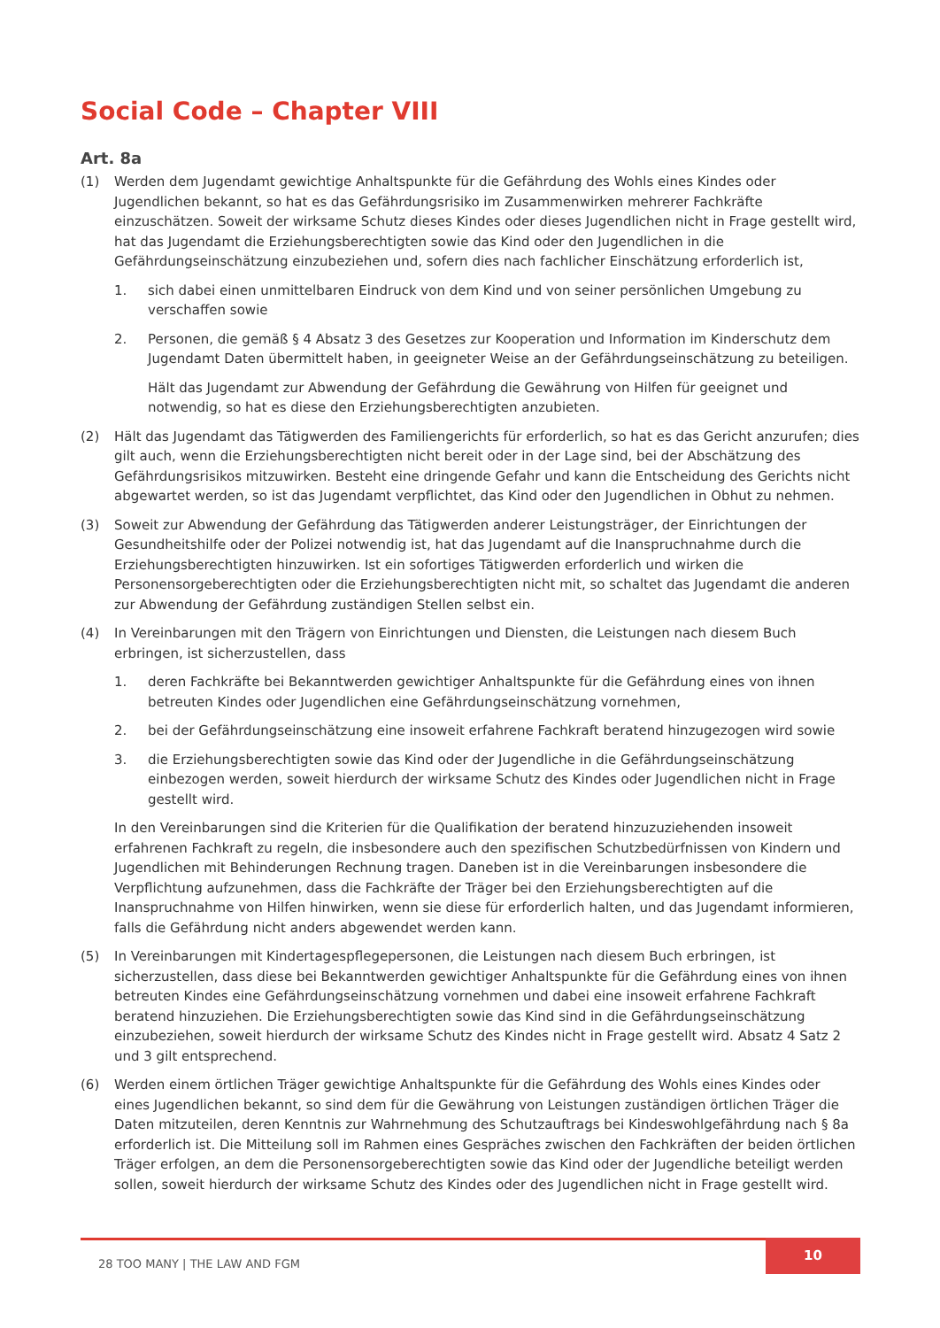Social Code – Chapter VIII
Art. 8a
(1) Werden dem Jugendamt gewichtige Anhaltspunkte für die Gefährdung des Wohls eines Kindes oder Jugendlichen bekannt, so hat es das Gefährdungsrisiko im Zusammenwirken mehrerer Fachkräfte einzuschätzen. Soweit der wirksame Schutz dieses Kindes oder dieses Jugendlichen nicht in Frage gestellt wird, hat das Jugendamt die Erziehungsberechtigten sowie das Kind oder den Jugendlichen in die Gefährdungseinschätzung einzubeziehen und, sofern dies nach fachlicher Einschätzung erforderlich ist,
1. sich dabei einen unmittelbaren Eindruck von dem Kind und von seiner persönlichen Umgebung zu verschaffen sowie
2. Personen, die gemäß § 4 Absatz 3 des Gesetzes zur Kooperation und Information im Kinderschutz dem Jugendamt Daten übermittelt haben, in geeigneter Weise an der Gefährdungseinschätzung zu beteiligen.
Hält das Jugendamt zur Abwendung der Gefährdung die Gewährung von Hilfen für geeignet und notwendig, so hat es diese den Erziehungsberechtigten anzubieten.
(2) Hält das Jugendamt das Tätigwerden des Familiengerichts für erforderlich, so hat es das Gericht anzurufen; dies gilt auch, wenn die Erziehungsberechtigten nicht bereit oder in der Lage sind, bei der Abschätzung des Gefährdungsrisikos mitzuwirken. Besteht eine dringende Gefahr und kann die Entscheidung des Gerichts nicht abgewartet werden, so ist das Jugendamt verpflichtet, das Kind oder den Jugendlichen in Obhut zu nehmen.
(3) Soweit zur Abwendung der Gefährdung das Tätigwerden anderer Leistungsträger, der Einrichtungen der Gesundheitshilfe oder der Polizei notwendig ist, hat das Jugendamt auf die Inanspruchnahme durch die Erziehungsberechtigten hinzuwirken. Ist ein sofortiges Tätigwerden erforderlich und wirken die Personensorgeberechtigten oder die Erziehungsberechtigten nicht mit, so schaltet das Jugendamt die anderen zur Abwendung der Gefährdung zuständigen Stellen selbst ein.
(4) In Vereinbarungen mit den Trägern von Einrichtungen und Diensten, die Leistungen nach diesem Buch erbringen, ist sicherzustellen, dass
1. deren Fachkräfte bei Bekanntwerden gewichtiger Anhaltspunkte für die Gefährdung eines von ihnen betreuten Kindes oder Jugendlichen eine Gefährdungseinschätzung vornehmen,
2. bei der Gefährdungseinschätzung eine insoweit erfahrene Fachkraft beratend hinzugezogen wird sowie
3. die Erziehungsberechtigten sowie das Kind oder der Jugendliche in die Gefährdungseinschätzung einbezogen werden, soweit hierdurch der wirksame Schutz des Kindes oder Jugendlichen nicht in Frage gestellt wird.
In den Vereinbarungen sind die Kriterien für die Qualifikation der beratend hinzuzuziehenden insoweit erfahrenen Fachkraft zu regeln, die insbesondere auch den spezifischen Schutzbedürfnissen von Kindern und Jugendlichen mit Behinderungen Rechnung tragen. Daneben ist in die Vereinbarungen insbesondere die Verpflichtung aufzunehmen, dass die Fachkräfte der Träger bei den Erziehungsberechtigten auf die Inanspruchnahme von Hilfen hinwirken, wenn sie diese für erforderlich halten, und das Jugendamt informieren, falls die Gefährdung nicht anders abgewendet werden kann.
(5) In Vereinbarungen mit Kindertagespflegepersonen, die Leistungen nach diesem Buch erbringen, ist sicherzustellen, dass diese bei Bekanntwerden gewichtiger Anhaltspunkte für die Gefährdung eines von ihnen betreuten Kindes eine Gefährdungseinschätzung vornehmen und dabei eine insoweit erfahrene Fachkraft beratend hinzuziehen. Die Erziehungsberechtigten sowie das Kind sind in die Gefährdungseinschätzung einzubeziehen, soweit hierdurch der wirksame Schutz des Kindes nicht in Frage gestellt wird. Absatz 4 Satz 2 und 3 gilt entsprechend.
(6) Werden einem örtlichen Träger gewichtige Anhaltspunkte für die Gefährdung des Wohls eines Kindes oder eines Jugendlichen bekannt, so sind dem für die Gewährung von Leistungen zuständigen örtlichen Träger die Daten mitzuteilen, deren Kenntnis zur Wahrnehmung des Schutzauftrags bei Kindeswohlgefährdung nach § 8a erforderlich ist. Die Mitteilung soll im Rahmen eines Gespräches zwischen den Fachkräften der beiden örtlichen Träger erfolgen, an dem die Personensorgeberechtigten sowie das Kind oder der Jugendliche beteiligt werden sollen, soweit hierdurch der wirksame Schutz des Kindes oder des Jugendlichen nicht in Frage gestellt wird.
28 TOO MANY | THE LAW AND FGM
10